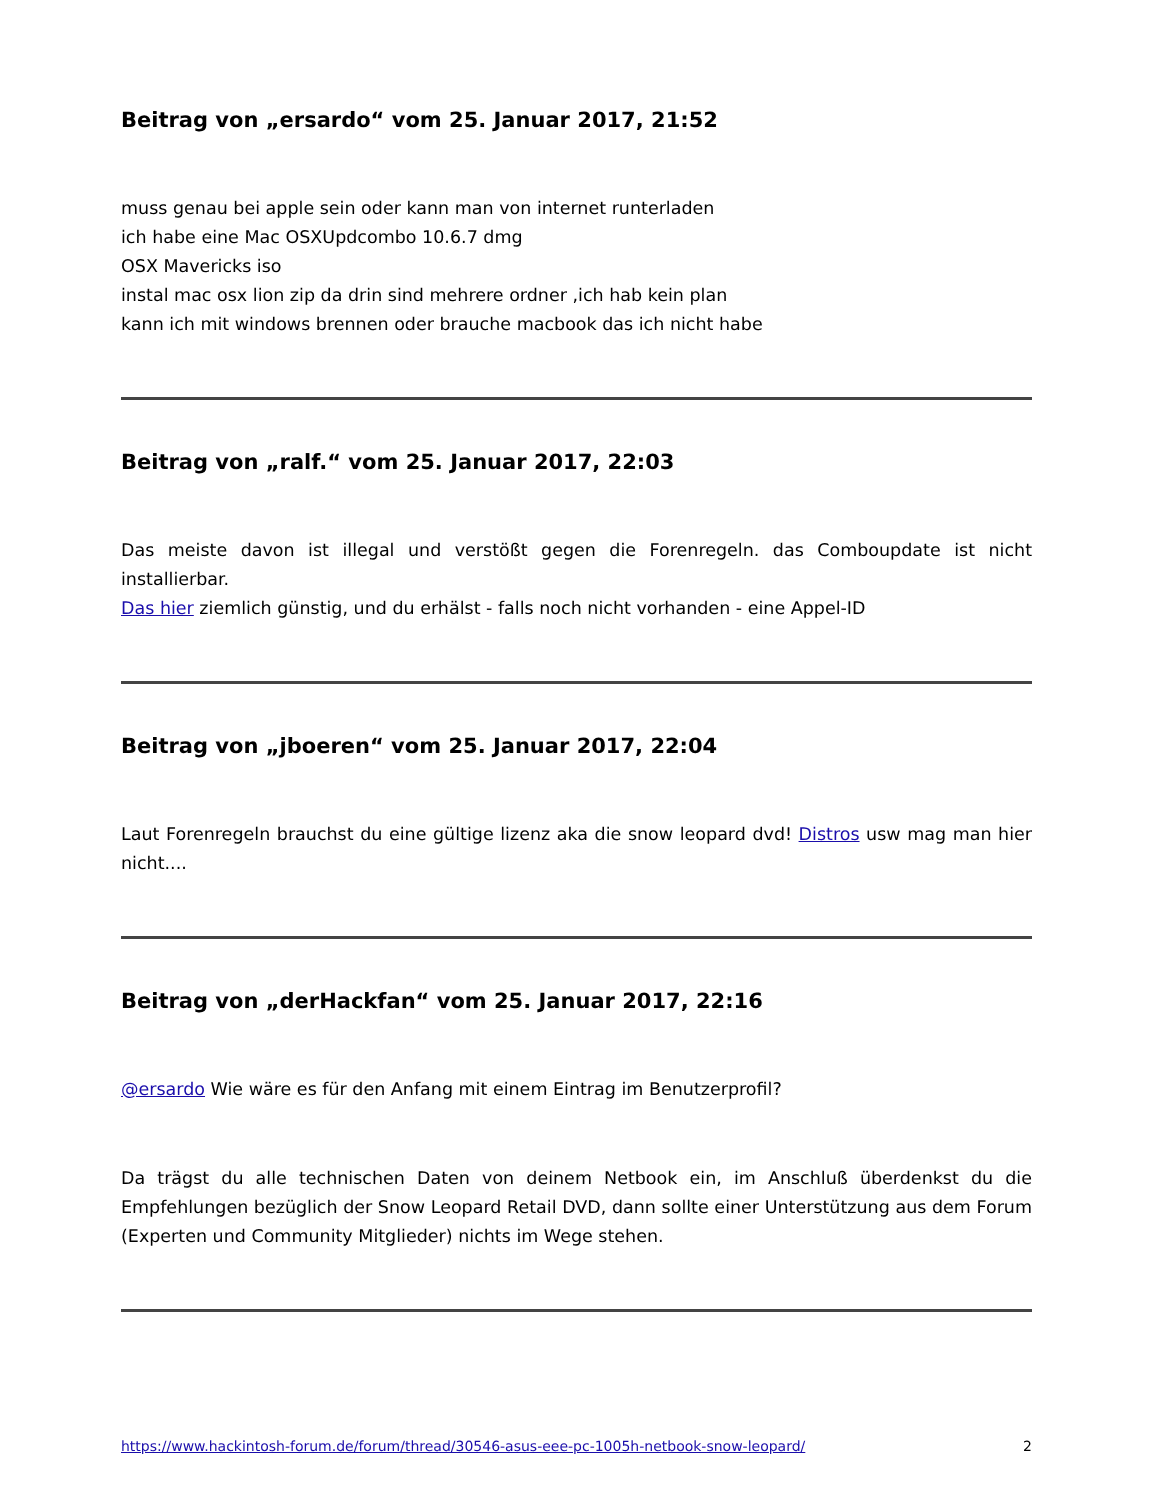Beitrag von „ersardo“ vom 25. Januar 2017, 21:52
muss genau bei apple sein oder kann man von internet runterladen
ich habe eine Mac OSXUpdcombo 10.6.7 dmg
OSX Mavericks iso
instal mac osx lion zip da drin sind mehrere ordner ,ich hab kein plan
kann ich mit windows brennen oder brauche macbook das ich nicht habe
Beitrag von „ralf.“ vom 25. Januar 2017, 22:03
Das meiste davon ist illegal und verstößt gegen die Forenregeln. das Comboupdate ist nicht installierbar.
Das hier ziemlich günstig, und du erhälst - falls noch nicht vorhanden - eine Appel-ID
Beitrag von „jboeren“ vom 25. Januar 2017, 22:04
Laut Forenregeln brauchst du eine gültige lizenz aka die snow leopard dvd! Distros usw mag man hier nicht....
Beitrag von „derHackfan“ vom 25. Januar 2017, 22:16
@ersardo Wie wäre es für den Anfang mit einem Eintrag im Benutzerprofil?
Da trägst du alle technischen Daten von deinem Netbook ein, im Anschluß überdenkst du die Empfehlungen bezüglich der Snow Leopard Retail DVD, dann sollte einer Unterstützung aus dem Forum (Experten und Community Mitglieder) nichts im Wege stehen.
https://www.hackintosh-forum.de/forum/thread/30546-asus-eee-pc-1005h-netbook-snow-leopard/ 2